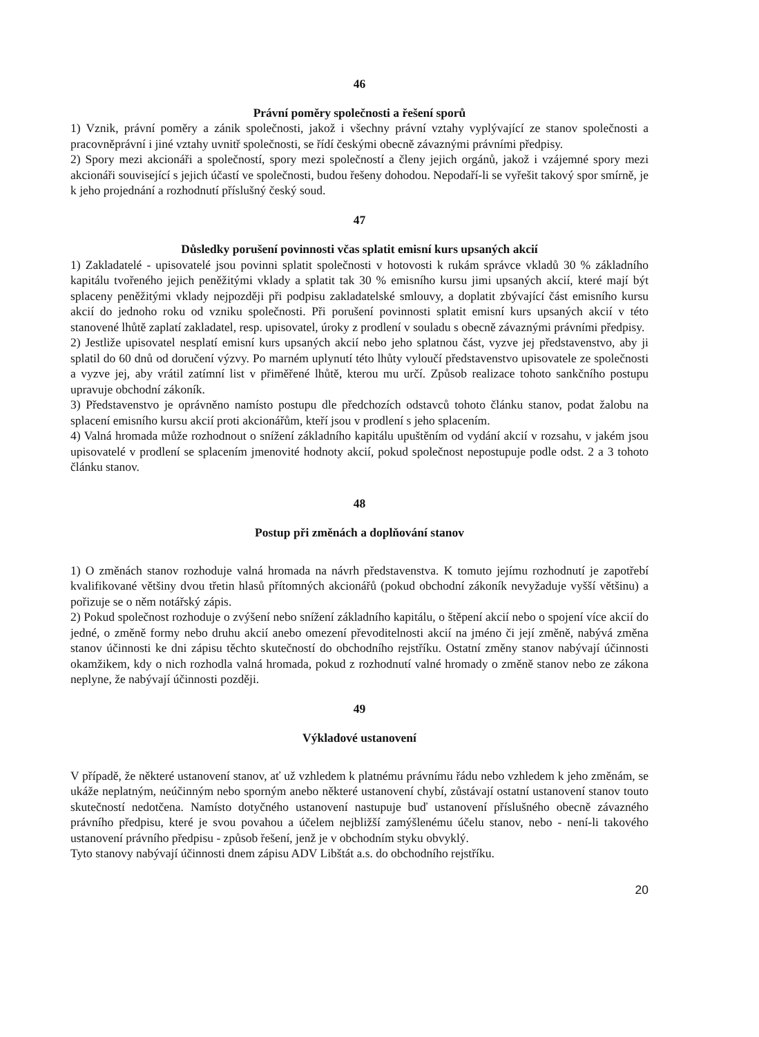46
Právní poměry společnosti a řešení sporů
1) Vznik, právní poměry a zánik společnosti, jakož i všechny právní vztahy vyplývající ze stanov společnosti a pracovněprávní i jiné vztahy uvnitř společnosti, se řídí českými obecně závaznými právními předpisy.
2) Spory mezi akcionáři a společností, spory mezi společností a členy jejich orgánů, jakož i vzájemné spory mezi akcionáři související s jejich účastí ve společnosti, budou řešeny dohodou. Nepodaří-li se vyřešit takový spor smírně, je k jeho projednání a rozhodnutí příslušný český soud.
47
Důsledky porušení povinnosti včas splatit emisní kurs upsaných akcií
1) Zakladatelé - upisovatelé jsou povinni splatit společnosti v hotovosti k rukám správce vkladů 30 % základního kapitálu tvořeného jejich peněžitými vklady a splatit tak 30 % emisního kursu jimi upsaných akcií, které mají být splaceny peněžitými vklady nejpozději při podpisu zakladatelské smlouvy, a doplatit zbývající část emisního kursu akcií do jednoho roku od vzniku společnosti. Při porušení povinnosti splatit emisní kurs upsaných akcií v této stanovené lhůtě zaplatí zakladatel, resp. upisovatel, úroky z prodlení v souladu s obecně závaznými právními předpisy.
2) Jestliže upisovatel nesplatí emisní kurs upsaných akcií nebo jeho splatnou část, vyzve jej představenstvo, aby ji splatil do 60 dnů od doručení výzvy. Po marném uplynutí této lhůty vyloučí představenstvo upisovatele ze společnosti a vyzve jej, aby vrátil zatímní list v přiměřené lhůtě, kterou mu určí. Způsob realizace tohoto sankčního postupu upravuje obchodní zákoník.
3) Představenstvo je oprávněno namísto postupu dle předchozích odstavců tohoto článku stanov, podat žalobu na splacení emisního kursu akcií proti akcionářům, kteří jsou v prodlení s jeho splacením.
4) Valná hromada může rozhodnout o snížení základního kapitálu upuštěním od vydání akcií v rozsahu, v jakém jsou upisovatelé v prodlení se splacením jmenovité hodnoty akcií, pokud společnost nepostupuje podle odst. 2 a 3 tohoto článku stanov.
48
Postup při změnách a doplňování stanov
1) O změnách stanov rozhoduje valná hromada na návrh představenstva. K tomuto jejímu rozhodnutí je zapotřebí kvalifikované většiny dvou třetin hlasů přítomných akcionářů (pokud obchodní zákoník nevyžaduje vyšší většinu) a pořizuje se o něm notářský zápis.
2) Pokud společnost rozhoduje o zvýšení nebo snížení základního kapitálu, o štěpení akcií nebo o spojení více akcií do jedné, o změně formy nebo druhu akcií anebo omezení převoditelnosti akcií na jméno či její změně, nabývá změna stanov účinnosti ke dni zápisu těchto skutečností do obchodního rejstříku. Ostatní změny stanov nabývají účinnosti okamžikem, kdy o nich rozhodla valná hromada, pokud z rozhodnutí valné hromady o změně stanov nebo ze zákona neplyne, že nabývají účinnosti později.
49
Výkladové ustanovení
V případě, že některé ustanovení stanov, ať už vzhledem k platnému právnímu řádu nebo vzhledem k jeho změnám, se ukáže neplatným, neúčinným nebo sporným anebo některé ustanovení chybí, zůstávají ostatní ustanovení stanov touto skutečností nedotčena. Namísto dotyčného ustanovení nastupuje buď ustanovení příslušného obecně závazného právního předpisu, které je svou povahou a účelem nejbližší zamýšlenému účelu stanov, nebo - není-li takového ustanovení právního předpisu - způsob řešení, jenž je v obchodním styku obvyklý.
Tyto stanovy nabývají účinnosti dnem zápisu ADV Libštát a.s. do obchodního rejstříku.
20